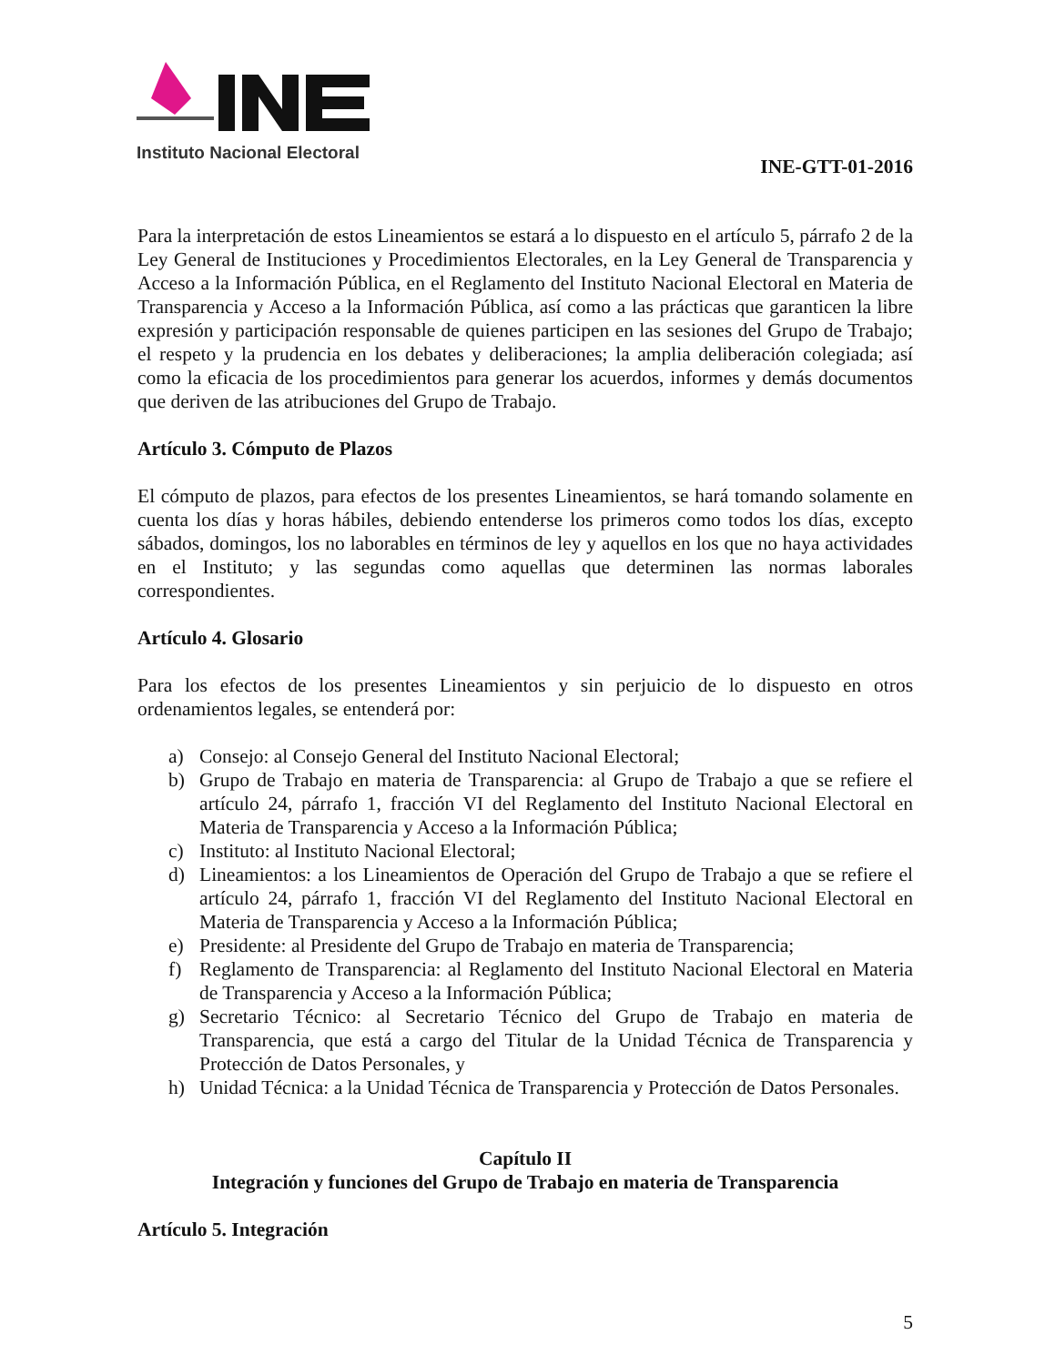Instituto Nacional Electoral
INE-GTT-01-2016
Para la interpretación de estos Lineamientos se estará a lo dispuesto en el artículo 5, párrafo 2 de la Ley General de Instituciones y Procedimientos Electorales, en la Ley General de Transparencia y Acceso a la Información Pública, en el Reglamento del Instituto Nacional Electoral en Materia de Transparencia y Acceso a la Información Pública, así como a las prácticas que garanticen la libre expresión y participación responsable de quienes participen en las sesiones del Grupo de Trabajo; el respeto y la prudencia en los debates y deliberaciones; la amplia deliberación colegiada; así como la eficacia de los procedimientos para generar los acuerdos, informes y demás documentos que deriven de las atribuciones del Grupo de Trabajo.
Artículo 3. Cómputo de Plazos
El cómputo de plazos, para efectos de los presentes Lineamientos, se hará tomando solamente en cuenta los días y horas hábiles, debiendo entenderse los primeros como todos los días, excepto sábados, domingos, los no laborables en términos de ley y aquellos en los que no haya actividades en el Instituto; y las segundas como aquellas que determinen las normas laborales correspondientes.
Artículo 4. Glosario
Para los efectos de los presentes Lineamientos y sin perjuicio de lo dispuesto en otros ordenamientos legales, se entenderá por:
a) Consejo: al Consejo General del Instituto Nacional Electoral;
b) Grupo de Trabajo en materia de Transparencia: al Grupo de Trabajo a que se refiere el artículo 24, párrafo 1, fracción VI del Reglamento del Instituto Nacional Electoral en Materia de Transparencia y Acceso a la Información Pública;
c) Instituto: al Instituto Nacional Electoral;
d) Lineamientos: a los Lineamientos de Operación del Grupo de Trabajo a que se refiere el artículo 24, párrafo 1, fracción VI del Reglamento del Instituto Nacional Electoral en Materia de Transparencia y Acceso a la Información Pública;
e) Presidente: al Presidente del Grupo de Trabajo en materia de Transparencia;
f) Reglamento de Transparencia: al Reglamento del Instituto Nacional Electoral en Materia de Transparencia y Acceso a la Información Pública;
g) Secretario Técnico: al Secretario Técnico del Grupo de Trabajo en materia de Transparencia, que está a cargo del Titular de la Unidad Técnica de Transparencia y Protección de Datos Personales, y
h) Unidad Técnica: a la Unidad Técnica de Transparencia y Protección de Datos Personales.
Capítulo II
Integración y funciones del Grupo de Trabajo en materia de Transparencia
Artículo 5. Integración
5